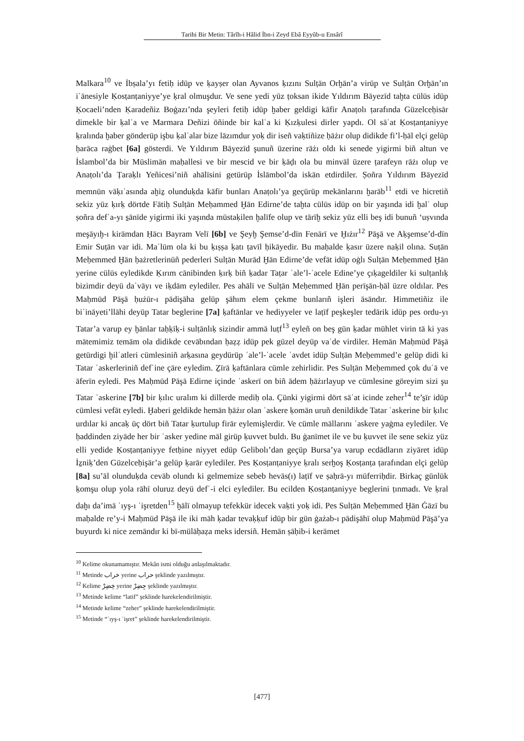Tarihi Bir Metin: Târîh-i Hâlid İbn-i Zeyd Ebâ Eyyûb-u Ensârî
Malkara<sup>10</sup> ve İbṣala’yı fetiḥ idüp ve ḳayṣer olan Ayvanos ḳızını Sulṭān Orḫān’a virüp ve Sulṭān Orḫān’ın iʿānesiyle Ḳosṭanṭaniyye’ye ḳral olmuşdur. Ve sene yedi yüz ṭoksan ikide Yıldırım Bāyezīd taḫta cülūs idüp Ḳocaeli’nden Ḳaradeñiz Boġazı’nda şeyleri fetiḥ idüp ḫaber geldigi kāfir Anaṭolı ṭarafında Güzelceḥisār dimekle bir ḳalʿa ve Marmara Deñizi öñinde bir kalʿa ki Ḳızḳulesi dirler yapdı. Ol sāʿat Ḳosṭanṭaniyye ḳralında ḫaber gönderüp işbu ḳalʿalar bize lāzımdur yoḳ dir iseñ vaḳtiñize ḥāżır olup didikde fi’l-ḥāl elçi gelüp ḥarāca raġbet [6a] gösterdi. Ve Yıldırım Bāyezīd şunuñ üzerine rāżı oldı ki senede yigirmi biñ altun ve İslambol’da bir Müslimān maḥallesi ve bir mescid ve bir ḳāḍı ola bu minvāl üzere ṭarafeyn rāżı olup ve Anaṭolı’da Ṭaraḳlı Yeñicesi’niñ ahālīsini getürüp İslāmbol’da iskān etdirdiler. Ṣoñra Yıldırım Bāyezīd memnūn vāḳıʿasında aḫiẕ olunduḳda kāfir bunları Anaṭolı’ya geçürüp mekānlarını ḫarāb<sup>11</sup> etdi ve hicretiñ sekiz yüz ḳırḳ dörtde Fātiḥ Sulṭān Meḥammed Ḫān Edirne’de taḫta cülūs idüp on bir yaşında idi ḫalʿ olup ṣoñra defʿa-yı s̱ānīde yigirmi iki yaşında müstaḳilen ḫalīfe olup ve tārīḫ sekiz yüz elli beş idi bunuñ ‘uṣvında meşāyıḫ-ı kirāmdan Ḥācı Bayram Velī [6b] ve Şeyḫ Şemse’d-dīn Fenārī ve Ḫıżır<sup>12</sup> Pāşā ve Aḳşemse’d-dīn Emir Suṭān var idi. Maʿlūm ola ki bu ḳıṣṣa ḳatı ṭavīl ḥikāyedir. Bu maḥalde ḳasır üzere naḳil olına. Suṭān Meḥemmed Ḫān ḥażretlerinüñ pederleri Sulṭān Murād Ḫān Edirne’de vefāt idüp oġlı Sulṭān Meḥemmed Ḫān yerine cülūs eyledikde Ḳırım cānibinden ḳırḳ biñ ḳadar Taṭar ʿale’l-ʿacele Edine’ye çıḳageldiler ki sulṭanlıḳ bizimdir deyü daʿvāyı ve iḳdām eylediler. Pes ahālī ve Sulṭān Meḥemmed Ḫān perīşān-ḥāl üzre oldılar. Pes Maḥmūd Pāşā ḥużūr-ı pādişāha gelüp şāhım elem çekme bunlarıñ işleri āsāndır. Himmetiñiz ile biʿināyeti’llāhi deyüp Tatar beglerine [7a] ḳaftānlar ve hediyyeler ve laṭīf peşkeşler tedārik idüp pes ordu-yı Tatar’a varup ey ḫānlar taḥḳīḳ-i sulṭānlıḳ sizindir ammā luṭf<sup>13</sup> eyleñ on beş gün ḳadar mühlet virin tā ki yas mātemimiz temām ola didikde cevābından ḥaẓẓ idüp pek güzel deyüp vaʿde virdiler. Hemān Maḥmūd Pāşā getürdigi ḫilʿatleri cümlesiniñ arḳasına geydürüp ʿale’l-ʿacele ʿavdet idüp Sulṭān Meḥemmed’e gelüp didi ki Tatar ʿaskerleriniñ defʿine çāre eyledim. Ẕīrā ḳaftānlara cümle zehirlidir. Pes Sulṭān Meḥemmed çok duʿā ve āferīn eyledi. Pes Maḥmūd Pāşā Edirne içinde ʿaskerī on biñ ādem ḥāżırlayup ve cümlesine göreyim sizi şu Tatar ʿaskerine [7b] bir ḳılıc uralım ki dillerde mediḥ ola. Çünki yigirmi dört sāʿat icinde zeher<sup>14</sup> te’s̱īr idüp cümlesi vefāt eyledi. Ḫaberi geldikde hemān ḥāżır olan ʿaskere ḳomān uruñ denildikde Tatar ʿaskerine bir ḳılıc urdılar ki ancaḳ üç dört biñ Tatar ḳurtulup firār eylemişlerdir. Ve cümle māllarını ʿaskere yaġma eylediler. Ve ḥaddinden ziyāde her bir ʿasker yedine māl girüp ḳuvvet buldı. Bu ġanīmet ile ve bu ḳuvvet ile sene sekiz yüz elli yedide Ḳosṭanṭaniyye fetḥine niyyet edüp Gelibolı’dan geçüp Bursa’ya varup ecdādların ziyāret idüp İẕniḳ’den Güzelceḥişār’a gelüp ḳarār eylediler. Pes Ḳosṭanṭaniyye ḳralı serḫoş Ḳosṭanṭa ṭarafından elçi gelüp [8a] su’āl olunduḳda cevāb olundı ki gelmemize sebeb hevās(ı) laṭīf ve ṣaḥrā-yı müferriḥdir. Birkaç günlük ḳomşu olup yola rāhī oluruz deyü defʿ-i elci eylediler. Bu ecilden Ḳosṭanṭaniyye beglerini ṭınmadı. Ve ḳral daḫı da’imā ʿıyş-ı ʿişretden<sup>15</sup> ḫālī olmayup tefekkür idecek vaḳti yoḳ idi. Pes Sulṭān Meḥemmed Ḫān Ġāzī bu maḥalde re’y-i Maḥmūd Pāşā ile iki māh ḳadar tevaḳḳuf idüp bir gün ġażab-ı pādişāhī olup Maḥmūd Pāşā’ya buyurdı ki nice zemāndır ki bī-mülāḥaẓa meks idersiñ. Hemān ṣāḥib-i kerāmet
<sup>10</sup> Kelime okunamamıştır. Mekân ismi olduğu anlaşılmaktadır.
<sup>11</sup> Metinde خراب yerine حراب şeklinde yazılmıştır.
<sup>12</sup> Kelime خِضِرْ yerine جِضِرْ şeklinde yazılmıştır.
<sup>13</sup> Metinde kelime “latif” şeklinde harekelendirilmiştir.
<sup>14</sup> Metinde kelime “zeher” şeklinde harekelendirilmiştir.
<sup>15</sup> Metinde “ʿıyş-ı ʿişret” şeklinde harekelendirilmiştir.
[477]